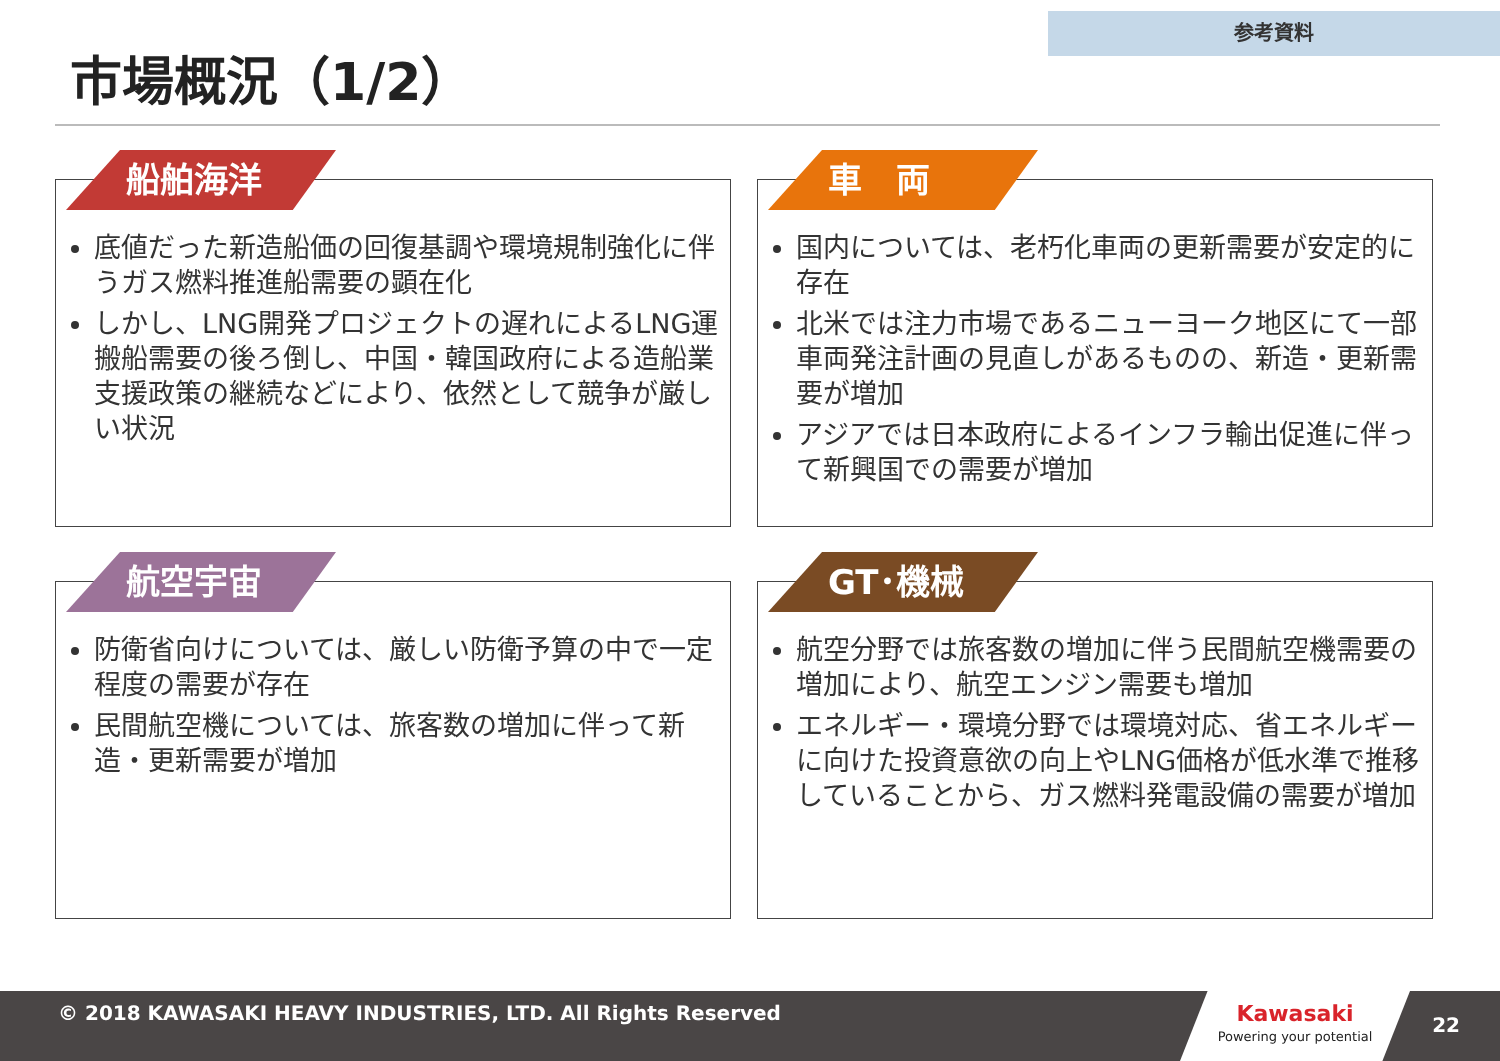参考資料
市場概況（1/2）
船舶海洋
底値だった新造船価の回復基調や環境規制強化に伴うガス燃料推進船需要の顕在化
しかし、LNG開発プロジェクトの遅れによるLNG運搬船需要の後ろ倒し、中国・韓国政府による造船業支援政策の継続などにより、依然として競争が厳しい状況
車　両
国内については、老朽化車両の更新需要が安定的に存在
北米では注力市場であるニューヨーク地区にて一部車両発注計画の見直しがあるものの、新造・更新需要が増加
アジアでは日本政府によるインフラ輸出促進に伴って新興国での需要が増加
航空宇宙
防衛省向けについては、厳しい防衛予算の中で一定程度の需要が存在
民間航空機については、旅客数の増加に伴って新造・更新需要が増加
GT･機械
航空分野では旅客数の増加に伴う民間航空機需要の増加により、航空エンジン需要も増加
エネルギー・環境分野では環境対応、省エネルギーに向けた投資意欲の向上やLNG価格が低水準で推移していることから、ガス燃料発電設備の需要が増加
© 2018 KAWASAKI HEAVY INDUSTRIES, LTD. All Rights Reserved
Kawasaki
Powering your potential
22